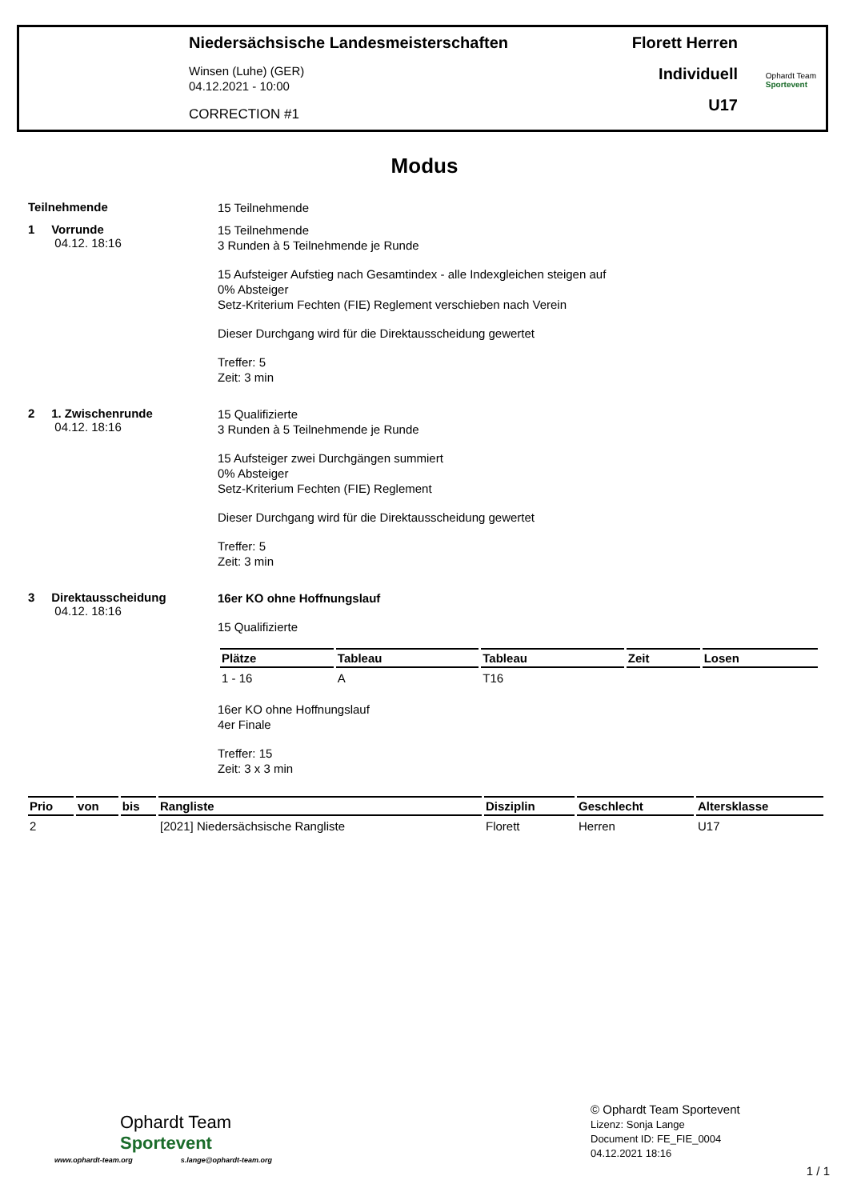Niedersächsische Landesmeisterschaften
Winsen (Luhe) (GER)
04.12.2021 - 10:00
CORRECTION #1
Florett Herren
Individuell
U17
Ophardt Team
Sportevent
Modus
Teilnehmende
15 Teilnehmende
1 Vorrunde
04.12. 18:16
15 Teilnehmende
3 Runden à 5 Teilnehmende je Runde
15 Aufsteiger Aufstieg nach Gesamtindex - alle Indexgleichen steigen auf
0% Absteiger
Setz-Kriterium Fechten (FIE) Reglement verschieben nach Verein
Dieser Durchgang wird für die Direktausscheidung gewertet
Treffer: 5
Zeit: 3 min
2 1. Zwischenrunde
04.12. 18:16
15 Qualifizierte
3 Runden à 5 Teilnehmende je Runde
15 Aufsteiger zwei Durchgängen summiert
0% Absteiger
Setz-Kriterium Fechten (FIE) Reglement
Dieser Durchgang wird für die Direktausscheidung gewertet
Treffer: 5
Zeit: 3 min
3 Direktausscheidung
04.12. 18:16
16er KO ohne Hoffnungslauf
15 Qualifizierte
| Plätze | Tableau | Tableau | Zeit | Losen |
| --- | --- | --- | --- | --- |
| 1 - 16 | A | T16 | | |
16er KO ohne Hoffnungslauf
4er Finale
Treffer: 15
Zeit: 3 x 3 min
| Prio | von | bis | Rangliste | Disziplin | Geschlecht | Altersklasse |
| --- | --- | --- | --- | --- | --- | --- |
| 2 | | | [2021] Niedersächsische Rangliste | Florett | Herren | U17 |
Ophardt Team
Sportevent
www.ophardt-team.org s.lange@ophardt-team.org
© Ophardt Team Sportevent
Lizenz: Sonja Lange
Document ID: FE_FIE_0004
04.12.2021 18:16
1 / 1